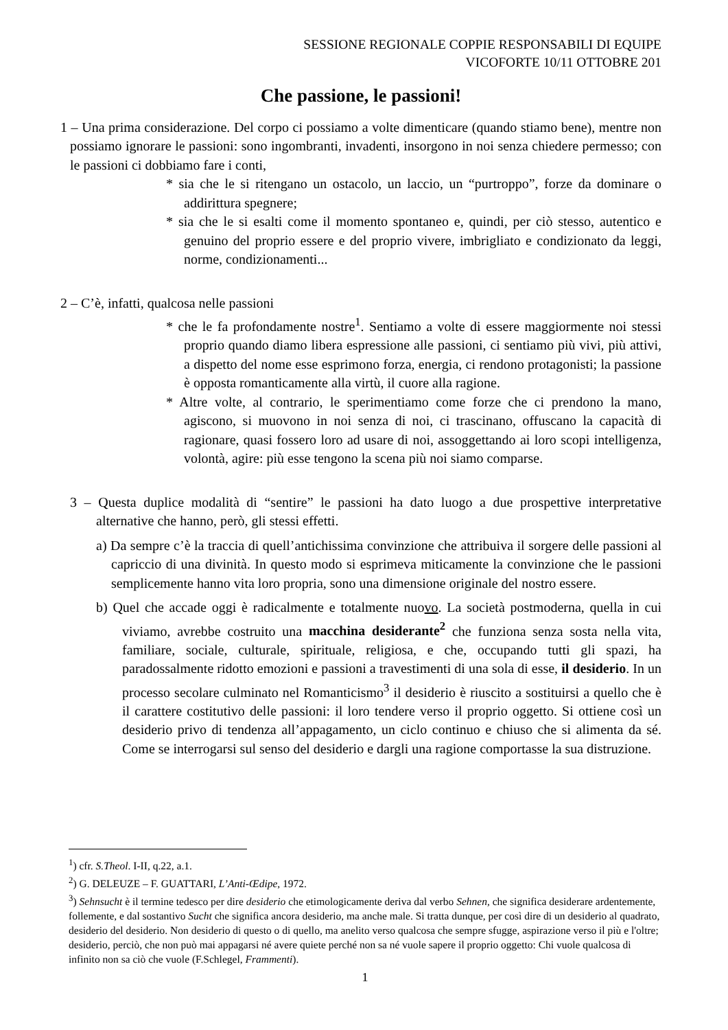SESSIONE REGIONALE COPPIE RESPONSABILI DI EQUIPE
VICOFORTE 10/11 OTTOBRE 201
Che passione, le passioni!
1 – Una prima considerazione. Del corpo ci possiamo a volte dimenticare (quando stiamo bene), mentre non possiamo ignorare le passioni: sono ingombranti, invadenti, insorgono in noi senza chiedere permesso; con le passioni ci dobbiamo fare i conti,
* sia che le si ritengano un ostacolo, un laccio, un “purtroppo”, forze da dominare o addirittura spegnere;
* sia che le si esalti come il momento spontaneo e, quindi, per ciò stesso, autentico e genuino del proprio essere e del proprio vivere, imbrigliato e condizionato da leggi, norme, condizionamenti...
2 – C’è, infatti, qualcosa nelle passioni
* che le fa profondamente nostre<sup>1</sup>. Sentiamo a volte di essere maggiormente noi stessi proprio quando diamo libera espressione alle passioni, ci sentiamo più vivi, più attivi, a dispetto del nome esse esprimono forza, energia, ci rendono protagonisti; la passione è opposta romanticamente alla virtù, il cuore alla ragione.
* Altre volte, al contrario, le sperimentiamo come forze che ci prendono la mano, agiscono, si muovono in noi senza di noi, ci trascinano, offuscano la capacità di ragionare, quasi fossero loro ad usare di noi, assoggettando ai loro scopi intelligenza, volontà, agire: più esse tengono la scena più noi siamo comparse.
3 – Questa duplice modalità di “sentire” le passioni ha dato luogo a due prospettive interpretative alternative che hanno, però, gli stessi effetti.
a) Da sempre c’è la traccia di quell’antichissima convinzione che attribuiva il sorgere delle passioni al capriccio di una divinità. In questo modo si esprimeva miticamente la convinzione che le passioni semplicemente hanno vita loro propria, sono una dimensione originale del nostro essere.
b) Quel che accade oggi è radicalmente e totalmente nuovo. La società postmoderna, quella in cui viviamo, avrebbe costruito una macchina desiderante<sup>2</sup> che funziona senza sosta nella vita, familiare, sociale, culturale, spirituale, religiosa, e che, occupando tutti gli spazi, ha paradossalmente ridotto emozioni e passioni a travestimenti di una sola di esse, il desiderio. In un processo secolare culminato nel Romanticismo<sup>3</sup> il desiderio è riuscito a sostituirsi a quello che è il carattere costitutivo delle passioni: il loro tendere verso il proprio oggetto. Si ottiene così un desiderio privo di tendenza all’appagamento, un ciclo continuo e chiuso che si alimenta da sé. Come se interrogarsi sul senso del desiderio e dargli una ragione comportasse la sua distruzione.
<sup>1</sup>) cfr. S.Theol. I-II, q.22, a.1.
<sup>2</sup>) G. DELEUZE – F. GUATTARI, L’Anti-Œdipe, 1972.
<sup>3</sup>) Sehnsucht è il termine tedesco per dire desiderio che etimologicamente deriva dal verbo Sehnen, che significa desiderare ardentemente, follemente, e dal sostantivo Sucht che significa ancora desiderio, ma anche male. Si tratta dunque, per così dire di un desiderio al quadrato, desiderio del desiderio. Non desiderio di questo o di quello, ma anelito verso qualcosa che sempre sfugge, aspirazione verso il più e l'oltre; desiderio, perciò, che non può mai appagarsi né avere quiete perché non sa né vuole sapere il proprio oggetto: Chi vuole qualcosa di infinito non sa ciò che vuole (F.Schlegel, Frammenti).
1